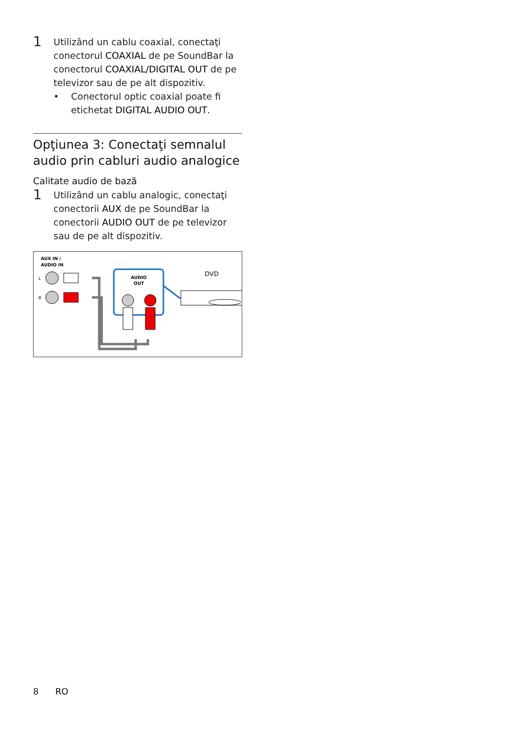1
Utilizând un cablu coaxial, conectaţi conectorul COAXIAL de pe SoundBar la conectorul COAXIAL/DIGITAL OUT de pe televizor sau de pe alt dispozitiv.
• Conectorul optic coaxial poate fi etichetat DIGITAL AUDIO OUT.
Opţiunea 3: Conectaţi semnalul audio prin cabluri audio analogice
Calitate audio de bază
1
Utilizând un cablu analogic, conectaţi conectorii AUX de pe SoundBar la conectorii AUDIO OUT de pe televizor sau de pe alt dispozitiv.
AUX IN /
AUDIO IN
L
R
AUDIO
OUT
DVD
8 RO